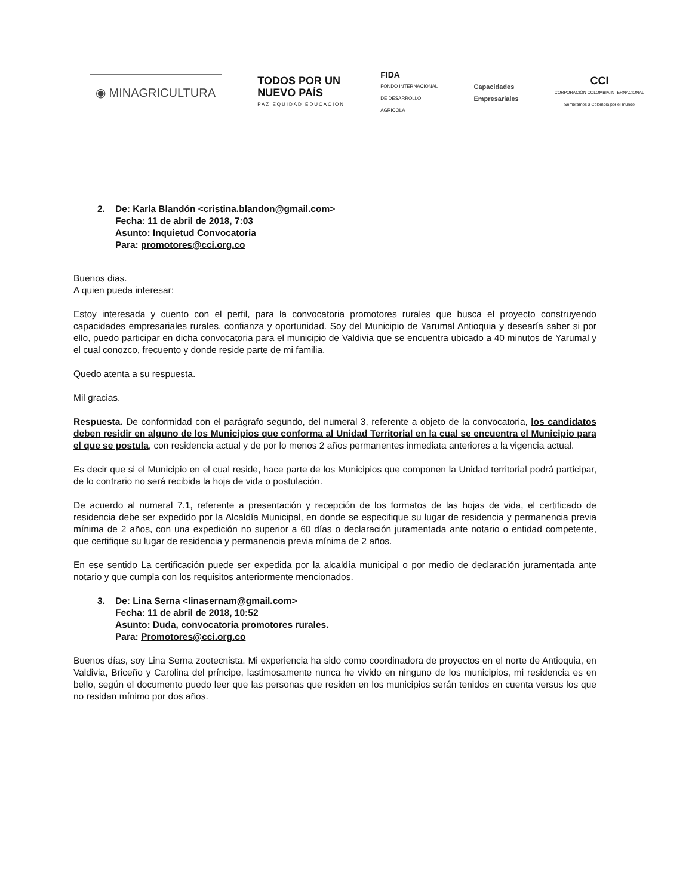◉ MINAGRICULTURA
TODOS POR UN
NUEVO PAÍS
PAZ EQUIDAD EDUCACIÓN
FIDA
FONDO INTERNACIONAL
DE DESARROLLO
AGRÍCOLA
Capacidades
Empresariales
CCI
CORPORACIÓN COLOMBIA INTERNACIONAL
Sembramos a Colombia por el mundo
2. De: Karla Blandón <cristina.blandon@gmail.com>
Fecha: 11 de abril de 2018, 7:03
Asunto: Inquietud Convocatoria
Para: promotores@cci.org.co
Buenos dias.
A quien pueda interesar:
Estoy interesada y cuento con el perfil, para la convocatoria promotores rurales que busca el proyecto construyendo capacidades empresariales rurales, confianza y oportunidad. Soy del Municipio de Yarumal Antioquia y desearía saber si por ello, puedo participar en dicha convocatoria para el municipio de Valdivia que se encuentra ubicado a 40 minutos de Yarumal y el cual conozco, frecuento y donde reside parte de mi familia.
Quedo atenta a su respuesta.
Mil gracias.
Respuesta. De conformidad con el parágrafo segundo, del numeral 3, referente a objeto de la convocatoria, los candidatos deben residir en alguno de los Municipios que conforma al Unidad Territorial en la cual se encuentra el Municipio para el que se postula, con residencia actual y de por lo menos 2 años permanentes inmediata anteriores a la vigencia actual.
Es decir que si el Municipio en el cual reside, hace parte de los Municipios que componen la Unidad territorial podrá participar, de lo contrario no será recibida la hoja de vida o postulación.
De acuerdo al numeral 7.1, referente a presentación y recepción de los formatos de las hojas de vida, el certificado de residencia debe ser expedido por la Alcaldía Municipal, en donde se especifique su lugar de residencia y permanencia previa mínima de 2 años, con una expedición no superior a 60 días o declaración juramentada ante notario o entidad competente, que certifique su lugar de residencia y permanencia previa mínima de 2 años.
En ese sentido La certificación puede ser expedida por la alcaldía municipal o por medio de declaración juramentada ante notario y que cumpla con los requisitos anteriormente mencionados.
3. De: Lina Serna <linasernam@gmail.com>
Fecha: 11 de abril de 2018, 10:52
Asunto: Duda, convocatoria promotores rurales.
Para: Promotores@cci.org.co
Buenos días, soy Lina Serna zootecnista. Mi experiencia ha sido como coordinadora de proyectos en el norte de Antioquia, en Valdivia, Briceño y Carolina del príncipe, lastimosamente nunca he vivido en ninguno de los municipios, mi residencia es en bello, según el documento puedo leer que las personas que residen en los municipios serán tenidos en cuenta versus los que no residan mínimo por dos años.